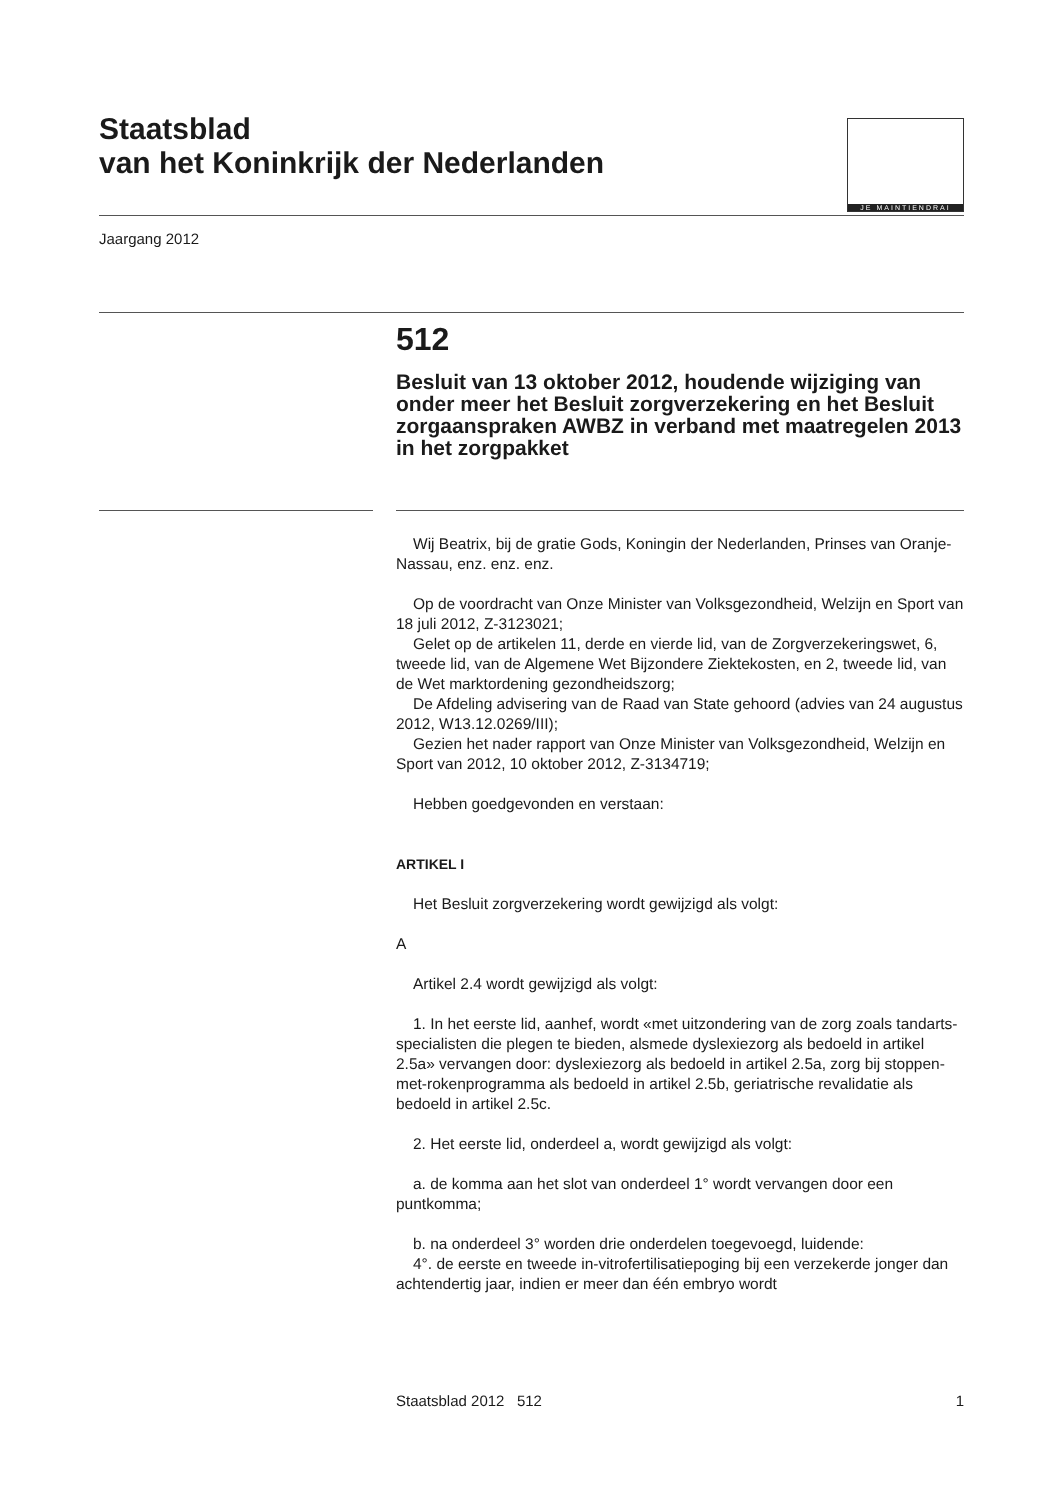Staatsblad
van het Koninkrijk der Nederlanden
JE MAINTIENDRAI
Jaargang 2012
512
Besluit van 13 oktober 2012, houdende wijziging van onder meer het Besluit zorgverzekering en het Besluit zorgaanspraken AWBZ in verband met maatregelen 2013 in het zorgpakket
Wij Beatrix, bij de gratie Gods, Koningin der Nederlanden, Prinses van Oranje-Nassau, enz. enz. enz.
Op de voordracht van Onze Minister van Volksgezondheid, Welzijn en Sport van 18 juli 2012, Z-3123021;
Gelet op de artikelen 11, derde en vierde lid, van de Zorgverzekeringswet, 6, tweede lid, van de Algemene Wet Bijzondere Ziektekosten, en 2, tweede lid, van de Wet marktordening gezondheidszorg;
De Afdeling advisering van de Raad van State gehoord (advies van 24 augustus 2012, W13.12.0269/III);
Gezien het nader rapport van Onze Minister van Volksgezondheid, Welzijn en Sport van 2012, 10 oktober 2012, Z-3134719;
Hebben goedgevonden en verstaan:
ARTIKEL I
Het Besluit zorgverzekering wordt gewijzigd als volgt:
A
Artikel 2.4 wordt gewijzigd als volgt:
1. In het eerste lid, aanhef, wordt «met uitzondering van de zorg zoals tandarts-specialisten die plegen te bieden, alsmede dyslexiezorg als bedoeld in artikel 2.5a» vervangen door: dyslexiezorg als bedoeld in artikel 2.5a, zorg bij stoppen-met-rokenprogramma als bedoeld in artikel 2.5b, geriatrische revalidatie als bedoeld in artikel 2.5c.
2. Het eerste lid, onderdeel a, wordt gewijzigd als volgt:
a. de komma aan het slot van onderdeel 1° wordt vervangen door een puntkomma;
b. na onderdeel 3° worden drie onderdelen toegevoegd, luidende:
4°. de eerste en tweede in-vitrofertilisatiepoging bij een verzekerde jonger dan achtendertig jaar, indien er meer dan één embryo wordt
Staatsblad 2012 512 1